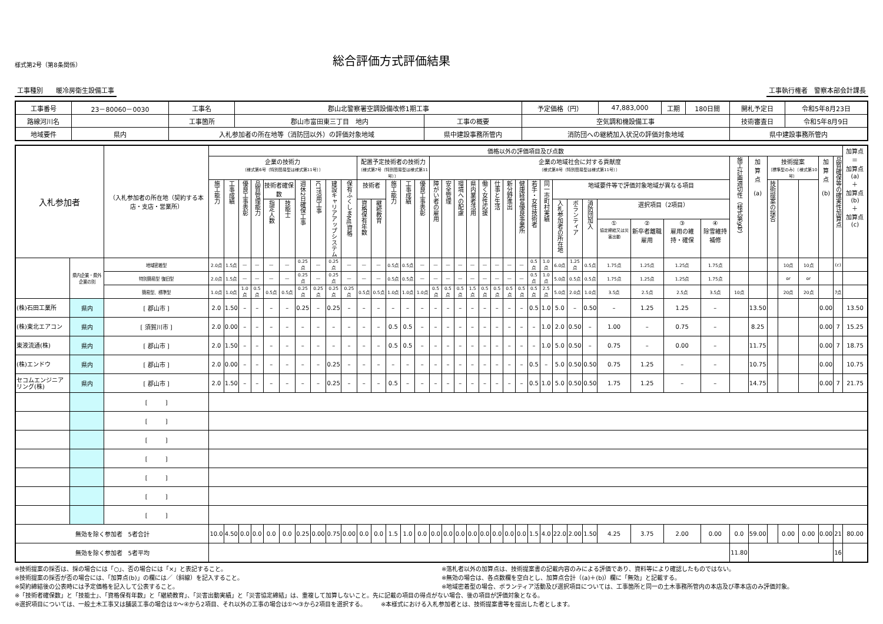様式第2号（第8条関係）
総合評価方式評価結果
工事種別　　暖冷房衛生設備工事 工事執行権者　警察本部会計課長
| 工事番号 | 23－80060－0030 | 工事名 | 郡山北警察署空調設備改修1期工事 | | | 予定価格（円） | 47,883,000 | 工期 | 180日間 | 開札予定日 | 令和5年8月23日 |
| 路線河川名 | | 工事箇所 | 郡山市富田東三丁目 地内 | 工事の概要 | 空気調和機設備工事 | | | | | 技術審査日 | 令和5年8月9日 |
| 地域要件 | 県内 | 入札参加者の所在地等（消防団以外）の評価対象地域 | | 県中建設事務所管内 | | 消防団への継続加入状況の評価対象地域 | | | | 県中建設事務所管内 | |
| 入札参加者 | | （入札参加者の所在地（契約する本店・支店・営業所） | 価格以外の評価項目及び点数 | | | | | | | | | | | | | | | | | | | | | | | | | | | | | | | | | | | | | | | 加算点 ＝ 加算点(a) ＋ 加算点(b) ＋ 加算点(c) |
| --- | --- | --- | --- | --- | --- | --- | --- | --- | --- | --- | --- | --- | --- | --- | --- | --- | --- | --- | --- | --- | --- | --- | --- | --- | --- | --- | --- | --- | --- | --- | --- | --- | --- | --- | --- | --- | --- | --- | --- | --- | --- | --- |
| | | | 企業の技術力 （様式第6号（特別簡易型は様式第11号）） | | | | | | | | | | 配置予定技術者の技術力 （様式第7号（特別簡易型は様式第11号）） | | | | | 企業の地域社会に対する貢献度 （様式第8号（特別簡易型は様式第11号）） | | | | | | | | | | | | | | | | | 施工計画適切性（様式第9号） | 加 算 点 (a) | 技術提案 〔標準型のみ〕（様式第10号） | | | 加 算 点 (b) | 品質確保等の確実性加算点 | |
| | | | 施工能力 | 工事成績 | 優良工事表彰 | 品質管理能力 | 技術者確保数 | | 週休2日確保工事 | ICT活用工事 | 建設キャリアアップシステム | 保有ふくしまME資格 | 技術者 | | 施工能力 | 工事成績 | 優良工事表彰 | 障がい者の雇用 | 安全管理 | 環境への配慮 | 県内業者活用 | 働く女性応援 | 仕事と生活 | 新分野進出 | 健康経営優良事業所 | 若手・女性技術者 | 同一市町村実績 | 地域要件等で評価対象地域が異なる項目 | | | | | | | | | 技術提案の採否 | | | | | |
| | | | | | | | 指定人数 | 技能士 | | | | | 資格保有年数 | 継続教育 | | | | | | | | | | | | | | 入札参加者の所在地 | ボランティア | 消防団加入 | 選択項目（2項目） | | | | | | | | | | | |
| | | | | | | | | | | | | | | | | | | | | | | | | | | | | | | | ① 協定締結又は災害出動 | ② 新卒者離職雇用 | ③ 雇用の維持・確保 | ④ 除雪維持補修 | | | | | | | | |
| | 県内企業・県外企業の別 | 地域密着型 | 2.0点 | 1.5点 | — | — | — | — | 0.25点 | — | 0.25点 | — | — | — | 0.5点 | 0.5点 | — | — | — | — | — | — | — | — | — | 0.5点 | 1.0点 | 6.0点 | 1.25点 | 0.5点 | 1.75点 | 1.25点 | 1.25点 | 1.75点 | | | | 10点 | 10点 | | (c) | |
| | | 特別簡易型 復旧型 | 2.0点 | 1.5点 | — | — | — | — | 0.25点 | — | 0.25点 | — | — | — | 0.5点 | 0.5点 | — | — | — | — | — | — | — | — | — | 0.5点 | 1.0点 | 5.0点 | 0.5点 | 0.5点 | 1.75点 | 1.25点 | 1.25点 | 1.75点 | | | | or | or | | | |
| | | 簡易型、標準型 | 1.0点 | 1.0点 | 1.0点 | 0.5点 | 0.5点 | 0.5点 | 0.25点 | 0.25点 | 0.25点 | 0.25点 | 0.5点 | 0.5点 | 1.0点 | 1.0点 | 1.0点 | 0.5点 | 0.5点 | 0.5点 | 1.5点 | 0.5点 | 0.5点 | 0.5点 | 0.5点 | 0.5点 | 2.5点 | 5.0点 | 2.0点 | 1.0点 | 3.5点 | 2.5点 | 2.5点 | 3.5点 | 10点 | | | 20点 | 20点 | | 7点 | |
| (株)石田工業所 | 県内 | [ 郡山市 ] | 2.0 | 1.50 | – | – | – | – | 0.25 | – | 0.25 | – | – | – | – | – | – | – | – | – | – | – | – | – | – | 0.5 | 1.0 | 5.0 | – | 0.50 | – | 1.25 | 1.25 | – | | 13.50 | | | | 0.00 | | 13.50 |
| (株)東北エアコン | 県内 | [ 須賀川市 ] | 2.0 | 0.00 | – | – | – | – | – | – | – | – | – | – | 0.5 | 0.5 | – | – | – | – | – | – | – | – | – | – | 1.0 | 2.0 | 0.50 | – | 1.00 | – | 0.75 | – | | 8.25 | | | | 0.00 | 7 | 15.25 |
| 東液流通(株) | 県内 | [ 郡山市 ] | 2.0 | 1.50 | – | – | – | – | – | – | – | – | – | – | 0.5 | 0.5 | – | – | – | – | – | – | – | – | – | – | 1.0 | 5.0 | 0.50 | – | 0.75 | – | 0.00 | – | | 11.75 | | | | 0.00 | 7 | 18.75 |
| (株)エンドウ | 県内 | [ 郡山市 ] | 2.0 | 0.00 | – | – | – | – | – | – | 0.25 | – | – | – | – | – | – | – | – | – | – | – | – | – | – | 0.5 | – | 5.0 | 0.50 | 0.50 | 0.75 | 1.25 | – | – | | 10.75 | | | | 0.00 | | 10.75 |
| セコムエンジニアリング(株) | 県内 | [ 郡山市 ] | 2.0 | 1.50 | – | – | – | – | – | – | 0.25 | – | – | – | 0.5 | – | – | – | – | – | – | – | – | – | – | 0.5 | 1.0 | 5.0 | 0.50 | 0.50 | 1.75 | 1.25 | – | – | | 14.75 | | | | 0.00 | 7 | 21.75 |
| | | [ ] | | | | | | | | | | | | | | | | | | | | | | | | | | | | | | | | | | | | | | | | |
| | | [ ] | | | | | | | | | | | | | | | | | | | | | | | | | | | | | | | | | | | | | | | | |
| | | [ ] | | | | | | | | | | | | | | | | | | | | | | | | | | | | | | | | | | | | | | | | |
| | | [ ] | | | | | | | | | | | | | | | | | | | | | | | | | | | | | | | | | | | | | | | | |
| | | [ ] | | | | | | | | | | | | | | | | | | | | | | | | | | | | | | | | | | | | | | | | |
| | | [ ] | | | | | | | | | | | | | | | | | | | | | | | | | | | | | | | | | | | | | | | | |
| | | [ ] | | | | | | | | | | | | | | | | | | | | | | | | | | | | | | | | | | | | | | | | |
| 無効を除く参加者 5者合計 | | | 10.0 | 4.50 | 0.0 | 0.0 | 0.0 | 0.0 | 0.25 | 0.00 | 0.75 | 0.00 | 0.0 | 0.0 | 1.5 | 1.0 | 0.0 | 0.0 | 0.0 | 0.0 | 0.0 | 0.0 | 0.0 | 0.0 | 0.0 | 1.5 | 4.0 | 22.0 | 2.00 | 1.50 | 4.25 | 3.75 | 2.00 | 0.00 | 0.0 | 59.00 | | 0.00 | 0.00 | 0.00 | 21 | 80.00 |
| 無効を除く参加者 5者平均 | | | | | | | | | | | | | | | | | | | | | | | | | | | | | | | | | | | 11.80 | | | | | | 16 | |
※技術提案の採否は、採の場合には「○」、否の場合には「×」と表記すること。
※技術提案の採否が否の場合には、「加算点(b)」の欄には／（斜線）を記入すること。
※契約締結後の公表時には予定価格を記入して公表すること。
※落札者以外の加算点は、技術提案書の記載内容のみによる評価であり、資料等により確認したものではない。
※無効の場合は、各点数欄を空白とし、加算点合計（(a)＋(b)）欄に「無効」と記載する。
※地域密着型の場合、ボランティア活動及び選択項目については、工事箇所と同一の土木事務所管内の本店及び準本店のみ評価対象。
※「技術者確保数」と「技能士」、「資格保有年数」と「継続教育」、「災害出動実績」と「災害協定締結」は、重複して加算しないこと。先に記載の項目の得点がない場合、後の項目が評価対象となる。
※選択項目については、一般土木工事又は舗装工事の場合は①～④から2項目、それ以外の工事の場合は①～③から2項目を選択する。　　　※本様式における入札参加者とは、技術提案書等を提出した者とします。